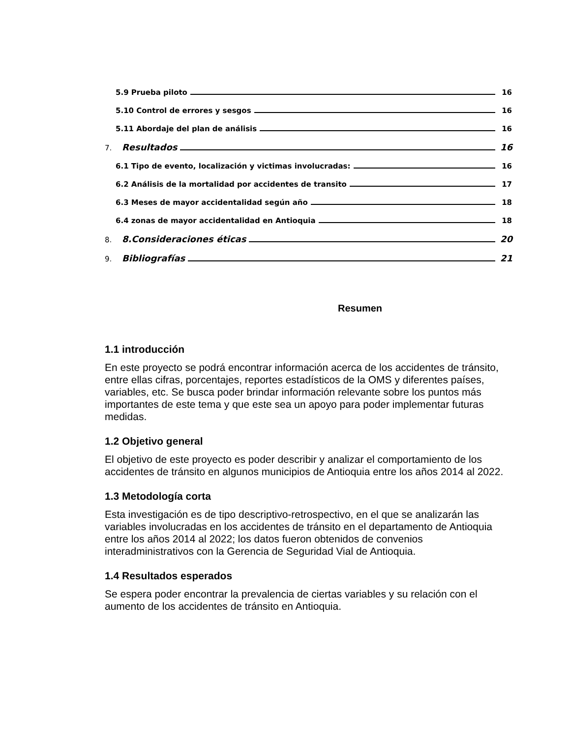5.9 Prueba piloto 16
5.10 Control de errores y sesgos 16
5.11 Abordaje del plan de análisis 16
7. Resultados 16
6.1 Tipo de evento, localización y victimas involucradas: 16
6.2 Análisis de la mortalidad por accidentes de transito 17
6.3 Meses de mayor accidentalidad según año 18
6.4 zonas de mayor accidentalidad en Antioquia 18
8. 8.Consideraciones éticas 20
9. Bibliografías 21
Resumen
1.1 introducción
En este proyecto se podrá encontrar información acerca de los accidentes de tránsito, entre ellas cifras, porcentajes, reportes estadísticos de la OMS y diferentes países, variables, etc. Se busca poder brindar información relevante sobre los puntos más importantes de este tema y que este sea un apoyo para poder implementar futuras medidas.
1.2 Objetivo general
El objetivo de este proyecto es poder describir y analizar el comportamiento de los accidentes de tránsito en algunos municipios de Antioquia entre los años 2014 al 2022.
1.3 Metodología corta
Esta investigación es de tipo descriptivo-retrospectivo, en el que se analizarán las variables involucradas en los accidentes de tránsito en el departamento de Antioquia entre los años 2014 al 2022; los datos fueron obtenidos de convenios interadministrativos con la Gerencia de Seguridad Vial de Antioquia.
1.4 Resultados esperados
Se espera poder encontrar la prevalencia de ciertas variables y su relación con el aumento de los accidentes de tránsito en Antioquia.